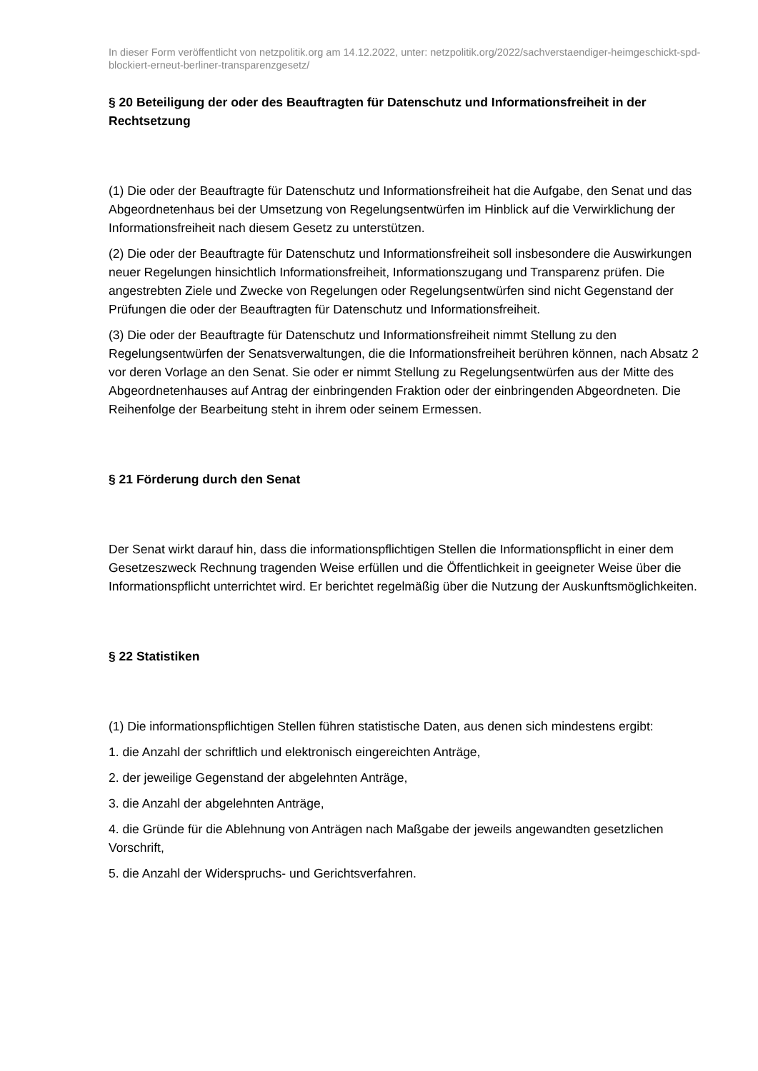In dieser Form veröffentlicht von netzpolitik.org am 14.12.2022, unter: netzpolitik.org/2022/sachverstaendiger-heimgeschickt-spd-blockiert-erneut-berliner-transparenzgesetz/
§ 20 Beteiligung der oder des Beauftragten für Datenschutz und Informationsfreiheit in der Rechtsetzung
(1) Die oder der Beauftragte für Datenschutz und Informationsfreiheit hat die Aufgabe, den Senat und das Abgeordnetenhaus bei der Umsetzung von Regelungsentwürfen im Hinblick auf die Verwirklichung der Informationsfreiheit nach diesem Gesetz zu unterstützen.
(2) Die oder der Beauftragte für Datenschutz und Informationsfreiheit soll insbesondere die Auswirkungen neuer Regelungen hinsichtlich Informationsfreiheit, Informationszugang und Transparenz prüfen. Die angestrebten Ziele und Zwecke von Regelungen oder Regelungsentwürfen sind nicht Gegenstand der Prüfungen die oder der Beauftragten für Datenschutz und Informationsfreiheit.
(3) Die oder der Beauftragte für Datenschutz und Informationsfreiheit nimmt Stellung zu den Regelungsentwürfen der Senatsverwaltungen, die die Informationsfreiheit berühren können, nach Absatz 2 vor deren Vorlage an den Senat. Sie oder er nimmt Stellung zu Regelungsentwürfen aus der Mitte des Abgeordnetenhauses auf Antrag der einbringenden Fraktion oder der einbringenden Abgeordneten. Die Reihenfolge der Bearbeitung steht in ihrem oder seinem Ermessen.
§ 21 Förderung durch den Senat
Der Senat wirkt darauf hin, dass die informationspflichtigen Stellen die Informationspflicht in einer dem Gesetzeszweck Rechnung tragenden Weise erfüllen und die Öffentlichkeit in geeigneter Weise über die Informationspflicht unterrichtet wird. Er berichtet regelmäßig über die Nutzung der Auskunftsmöglichkeiten.
§ 22 Statistiken
(1) Die informationspflichtigen Stellen führen statistische Daten, aus denen sich mindestens ergibt:
1. die Anzahl der schriftlich und elektronisch eingereichten Anträge,
2. der jeweilige Gegenstand der abgelehnten Anträge,
3. die Anzahl der abgelehnten Anträge,
4. die Gründe für die Ablehnung von Anträgen nach Maßgabe der jeweils angewandten gesetzlichen Vorschrift,
5. die Anzahl der Widerspruchs- und Gerichtsverfahren.